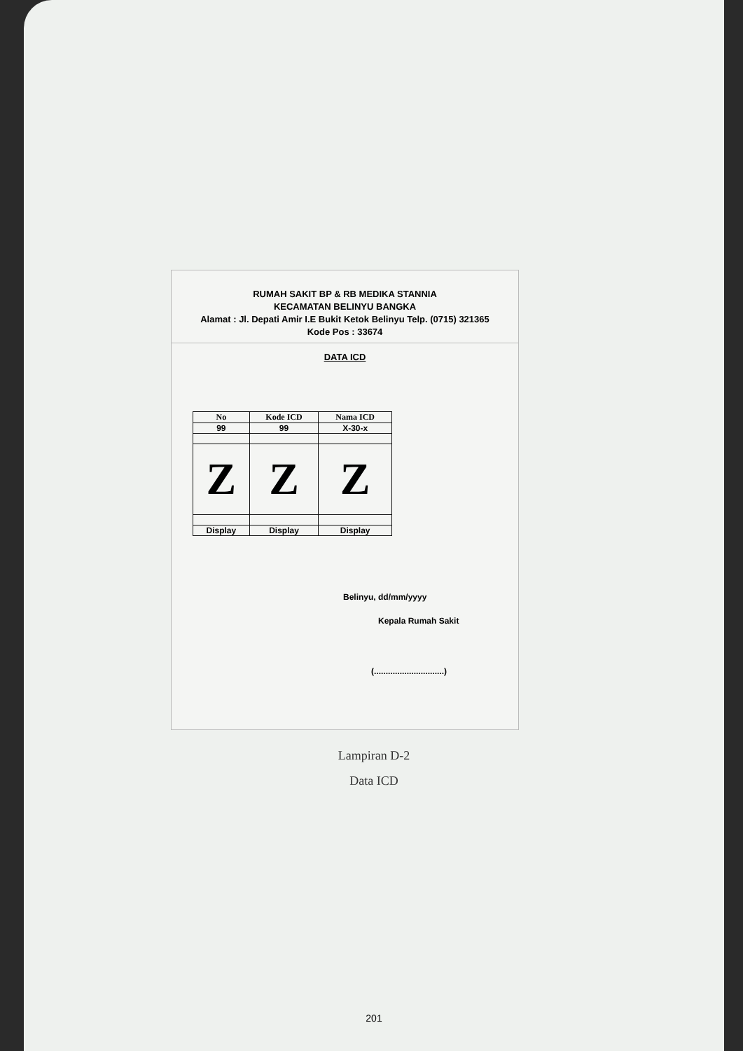RUMAH SAKIT BP & RB MEDIKA STANNIA
KECAMATAN BELINYU BANGKA
Alamat : Jl. Depati Amir I.E Bukit Ketok Belinyu Telp. (0715) 321365
Kode Pos : 33674
DATA ICD
| No | Kode ICD | Nama ICD |
| --- | --- | --- |
| 99 | 99 | X-30-x |
| Z | Z | Z |
| Display | Display | Display |
Belinyu, dd/mm/yyyy
Kepala Rumah Sakit
(..............................)
Lampiran D-2
Data ICD
201